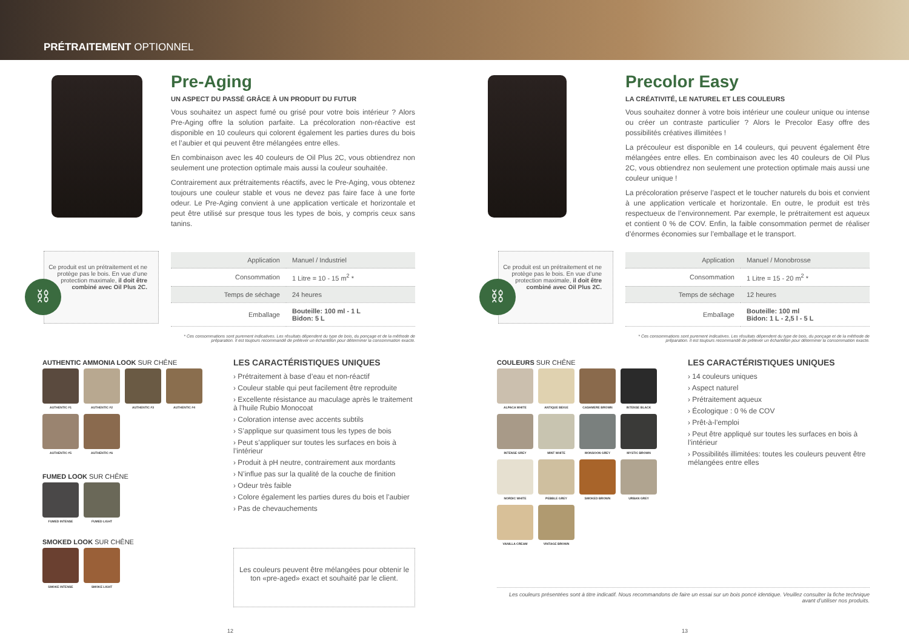PRÉTRAITEMENT OPTIONNEL
Pre-Aging
UN ASPECT DU PASSÉ GRÂCE À UN PRODUIT DU FUTUR
Vous souhaitez un aspect fumé ou grisé pour votre bois intérieur ? Alors Pre-Aging offre la solution parfaite. La précoloration non-réactive est disponible en 10 couleurs qui colorent également les parties dures du bois et l’aubier et qui peuvent être mélangées entre elles.
En combinaison avec les 40 couleurs de Oil Plus 2C, vous obtiendrez non seulement une protection optimale mais aussi la couleur souhaitée.
Contrairement aux prétraitements réactifs, avec le Pre-Aging, vous obtenez toujours une couleur stable et vous ne devez pas faire face à une forte odeur. Le Pre-Aging convient à une application verticale et horizontale et peut être utilisé sur presque tous les types de bois, y compris ceux sans tanins.
⛓
Ce produit est un prétraitement et ne protège pas le bois. En vue d’une protection maximale, il doit être combiné avec Oil Plus 2C.
| Application | Manuel / Industriel |
| Consommation | 1 Litre = 10 - 15 m<sup>2</sup> * |
| Temps de séchage | 24 heures |
| Emballage | Bouteille: 100 ml - 1 L Bidon: 5 L |
* Ces consommations sont purement indicatives. Les résultats dépendent du type de bois, du ponçage et de la méthode de préparation. Il est toujours recommandé de prélever un échantillon pour déterminer la consommation exacte.
AUTHENTIC AMMONIA LOOK SUR CHÊNE
AUTHENTIC #1
AUTHENTIC #2
AUTHENTIC #3
AUTHENTIC #4
AUTHENTIC #5
AUTHENTIC #6
FUMED LOOK SUR CHÊNE
FUMED INTENSE
FUMED LIGHT
SMOKED LOOK SUR CHÊNE
SMOKE INTENSE
SMOKE LIGHT
LES CARACTÉRISTIQUES UNIQUES
› Prétraitement à base d’eau et non-réactif
› Couleur stable qui peut facilement être reproduite
› Excellente résistance au maculage après le traitement à l’huile Rubio Monocoat
› Coloration intense avec accents subtils
› S’applique sur quasiment tous les types de bois
› Peut s’appliquer sur toutes les surfaces en bois à l’intérieur
› Produit à pH neutre, contrairement aux mordants
› N’influe pas sur la qualité de la couche de finition
› Odeur très faible
› Colore également les parties dures du bois et l’aubier
› Pas de chevauchements
Les couleurs peuvent être mélangées pour obtenir le ton «pre-aged» exact et souhaité par le client.
12
Precolor Easy
LA CRÉATIVITÉ, LE NATUREL ET LES COULEURS
Vous souhaitez donner à votre bois intérieur une couleur unique ou intense ou créer un contraste particulier ? Alors le Precolor Easy offre des possibilités créatives illimitées !
La précouleur est disponible en 14 couleurs, qui peuvent également être mélangées entre elles. En combinaison avec les 40 couleurs de Oil Plus 2C, vous obtiendrez non seulement une protection optimale mais aussi une couleur unique !
La précoloration préserve l’aspect et le toucher naturels du bois et convient à une application verticale et horizontale. En outre, le produit est très respectueux de l’environnement. Par exemple, le prétraitement est aqueux et contient 0 % de COV. Enfin, la faible consommation permet de réaliser d’énormes économies sur l’emballage et le transport.
⛓
Ce produit est un prétraitement et ne protège pas le bois. En vue d’une protection maximale, il doit être combiné avec Oil Plus 2C.
| Application | Manuel / Monobrosse |
| Consommation | 1 Litre = 15 - 20 m<sup>2</sup> * |
| Temps de séchage | 12 heures |
| Emballage | Bouteille: 100 ml Bidon: 1 L - 2,5 l - 5 L |
* Ces consommations sont purement indicatives. Les résultats dépendent du type de bois, du ponçage et de la méthode de préparation. Il est toujours recommandé de prélever un échantillon pour déterminer la consommation exacte.
COULEURS SUR CHÊNE
ALPACA WHITE
ANTIQUE BEIGE
CASHMERE BROWN
INTENSE BLACK
INTENSE GREY
MINT WHITE
MONSOON GREY
MYSTIC BROWN
NORDIC WHITE
PEBBLE GREY
SMOKED BROWN
URBAN GREY
VANILLA CREAM
VINTAGE BROWN
LES CARACTÉRISTIQUES UNIQUES
› 14 couleurs uniques
› Aspect naturel
› Prétraitement aqueux
› Écologique : 0 % de COV
› Prêt-à-l’emploi
› Peut être appliqué sur toutes les surfaces en bois à l’intérieur
› Possibilités illimitées: toutes les couleurs peuvent être mélangées entre elles
Les couleurs présentées sont à titre indicatif. Nous recommandons de faire un essai sur un bois poncé identique. Veuillez consulter la fiche technique avant d’utiliser nos produits.
13